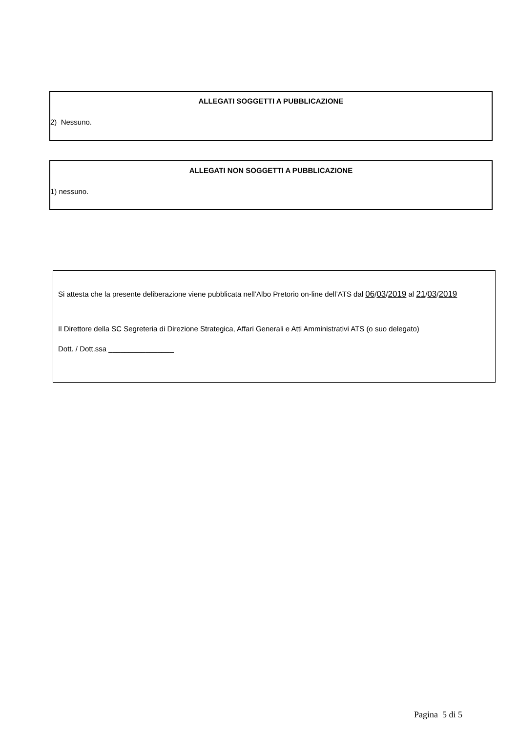ALLEGATI SOGGETTI A PUBBLICAZIONE
2) Nessuno.
ALLEGATI NON SOGGETTI A PUBBLICAZIONE
1) nessuno.
Si attesta che la presente deliberazione viene pubblicata nell’Albo Pretorio on-line dell’ATS dal 06/03/2019 al 21/03/2019
Il Direttore della SC Segreteria di Direzione Strategica, Affari Generali e Atti Amministrativi ATS (o suo delegato)
Dott. / Dott.ssa ________________
Pagina 5 di 5